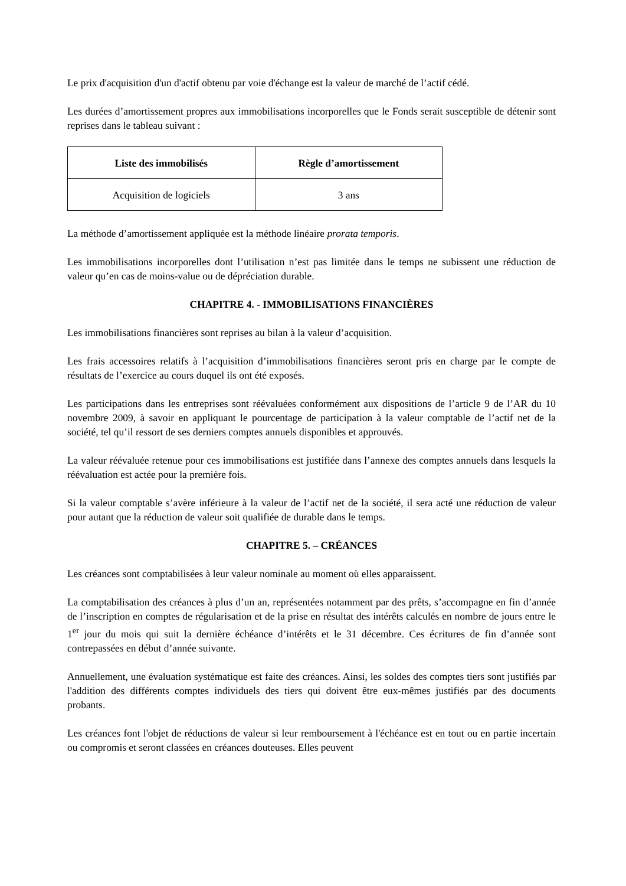Le prix d'acquisition d'un d'actif obtenu par voie d'échange est la valeur de marché de l’actif cédé.
Les durées d’amortissement propres aux immobilisations incorporelles que le Fonds serait susceptible de détenir sont reprises dans le tableau suivant :
| Liste des immobilisés | Règle d’amortissement |
| --- | --- |
| Acquisition de logiciels | 3 ans |
La méthode d’amortissement appliquée est la méthode linéaire prorata temporis.
Les immobilisations incorporelles dont l’utilisation n’est pas limitée dans le temps ne subissent une réduction de valeur qu’en cas de moins-value ou de dépréciation durable.
CHAPITRE 4. - IMMOBILISATIONS FINANCIÈRES
Les immobilisations financières sont reprises au bilan à la valeur d’acquisition.
Les frais accessoires relatifs à l’acquisition d’immobilisations financières seront pris en charge par le compte de résultats de l’exercice au cours duquel ils ont été exposés.
Les participations dans les entreprises sont réévaluées conformément aux dispositions de l’article 9 de l’AR du 10 novembre 2009, à savoir en appliquant le pourcentage de participation à la valeur comptable de l’actif net de la société, tel qu’il ressort de ses derniers comptes annuels disponibles et approuvés.
La valeur réévaluée retenue pour ces immobilisations est justifiée dans l’annexe des comptes annuels dans lesquels la réévaluation est actée pour la première fois.
Si la valeur comptable s’avère inférieure à la valeur de l’actif net de la société, il sera acté une réduction de valeur pour autant que la réduction de valeur soit qualifiée de durable dans le temps.
CHAPITRE 5. – CRÉANCES
Les créances sont comptabilisées à leur valeur nominale au moment où elles apparaissent.
La comptabilisation des créances à plus d’un an, représentées notamment par des prêts, s’accompagne en fin d’année de l’inscription en comptes de régularisation et de la prise en résultat des intérêts calculés en nombre de jours entre le 1<sup>er</sup> jour du mois qui suit la dernière échéance d’intérêts et le 31 décembre. Ces écritures de fin d’année sont contrepassées en début d’année suivante.
Annuellement, une évaluation systématique est faite des créances. Ainsi, les soldes des comptes tiers sont justifiés par l'addition des différents comptes individuels des tiers qui doivent être eux-mêmes justifiés par des documents probants.
Les créances font l'objet de réductions de valeur si leur remboursement à l'échéance est en tout ou en partie incertain ou compromis et seront classées en créances douteuses. Elles peuvent